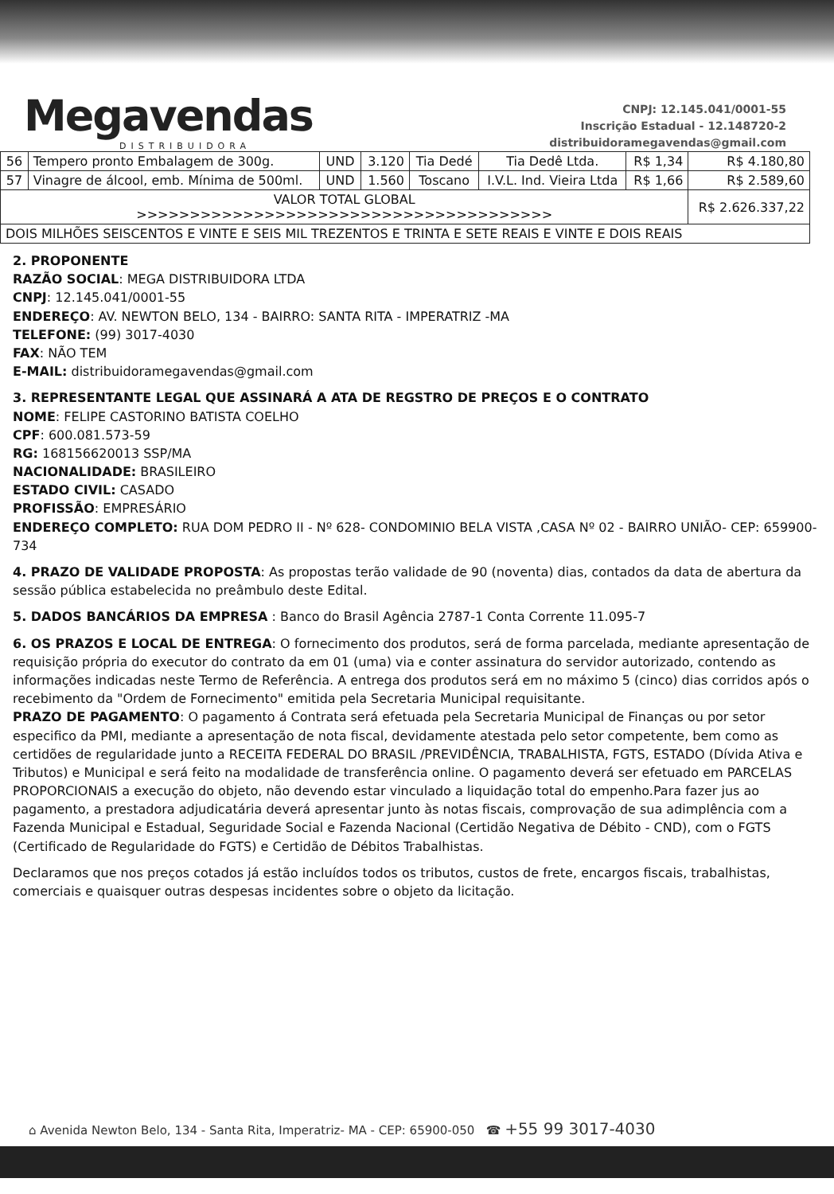Megavendas
DISTRIBUIDORA
CNPJ: 12.145.041/0001-55
Inscrição Estadual - 12.148720-2
distribuidoramegavendas@gmail.com
| 56 | Tempero pronto Embalagem de 300g. | UND | 3.120 | Tia Dedé | Tia Dedê Ltda. | R$ 1,34 | R$ 4.180,80 |
| 57 | Vinagre de álcool, emb. Mínima de 500ml. | UND | 1.560 | Toscano | I.V.L. Ind. Vieira Ltda | R$ 1,66 | R$ 2.589,60 |
| VALOR TOTAL GLOBAL >>>>>>>>>>>>>>>>>>>>>>>>>>>>>>>>>>>>>>> | | | | | | | R$ 2.626.337,22 |
| DOIS MILHÕES SEISCENTOS E VINTE E SEIS MIL TREZENTOS E TRINTA E SETE REAIS E VINTE E DOIS REAIS | | | | | | | |
2. PROPONENTE
RAZÃO SOCIAL: MEGA DISTRIBUIDORA LTDA
CNPJ: 12.145.041/0001-55
ENDEREÇO: AV. NEWTON BELO, 134 - BAIRRO: SANTA RITA - IMPERATRIZ -MA
TELEFONE: (99) 3017-4030
FAX: NÃO TEM
E-MAIL: distribuidoramegavendas@gmail.com
3. REPRESENTANTE LEGAL QUE ASSINARÁ A ATA DE REGSTRO DE PREÇOS E O CONTRATO
NOME: FELIPE CASTORINO BATISTA COELHO
CPF: 600.081.573-59
RG: 168156620013 SSP/MA
NACIONALIDADE: BRASILEIRO
ESTADO CIVIL: CASADO
PROFISSÃO: EMPRESÁRIO
ENDEREÇO COMPLETO: RUA DOM PEDRO II - Nº 628- CONDOMINIO BELA VISTA ,CASA Nº 02 - BAIRRO UNIÃO- CEP: 659900-734
4. PRAZO DE VALIDADE PROPOSTA: As propostas terão validade de 90 (noventa) dias, contados da data de abertura da sessão pública estabelecida no preâmbulo deste Edital.
5. DADOS BANCÁRIOS DA EMPRESA : Banco do Brasil Agência 2787-1 Conta Corrente 11.095-7
6. OS PRAZOS E LOCAL DE ENTREGA: O fornecimento dos produtos, será de forma parcelada, mediante apresentação de requisição própria do executor do contrato da em 01 (uma) via e conter assinatura do servidor autorizado, contendo as informações indicadas neste Termo de Referência. A entrega dos produtos será em no máximo 5 (cinco) dias corridos após o recebimento da "Ordem de Fornecimento" emitida pela Secretaria Municipal requisitante.
PRAZO DE PAGAMENTO: O pagamento á Contrata será efetuada pela Secretaria Municipal de Finanças ou por setor especifico da PMI, mediante a apresentação de nota fiscal, devidamente atestada pelo setor competente, bem como as certidões de regularidade junto a RECEITA FEDERAL DO BRASIL /PREVIDÊNCIA, TRABALHISTA, FGTS, ESTADO (Dívida Ativa e Tributos) e Municipal e será feito na modalidade de transferência online. O pagamento deverá ser efetuado em PARCELAS PROPORCIONAIS a execução do objeto, não devendo estar vinculado a liquidação total do empenho.Para fazer jus ao pagamento, a prestadora adjudicatária deverá apresentar junto às notas fiscais, comprovação de sua adimplência com a Fazenda Municipal e Estadual, Seguridade Social e Fazenda Nacional (Certidão Negativa de Débito - CND), com o FGTS (Certificado de Regularidade do FGTS) e Certidão de Débitos Trabalhistas.
Declaramos que nos preços cotados já estão incluídos todos os tributos, custos de frete, encargos fiscais, trabalhistas, comerciais e quaisquer outras despesas incidentes sobre o objeto da licitação.
⌂ Avenida Newton Belo, 134 - Santa Rita, Imperatriz- MA - CEP: 65900-050 ☎ +55 99 3017-4030